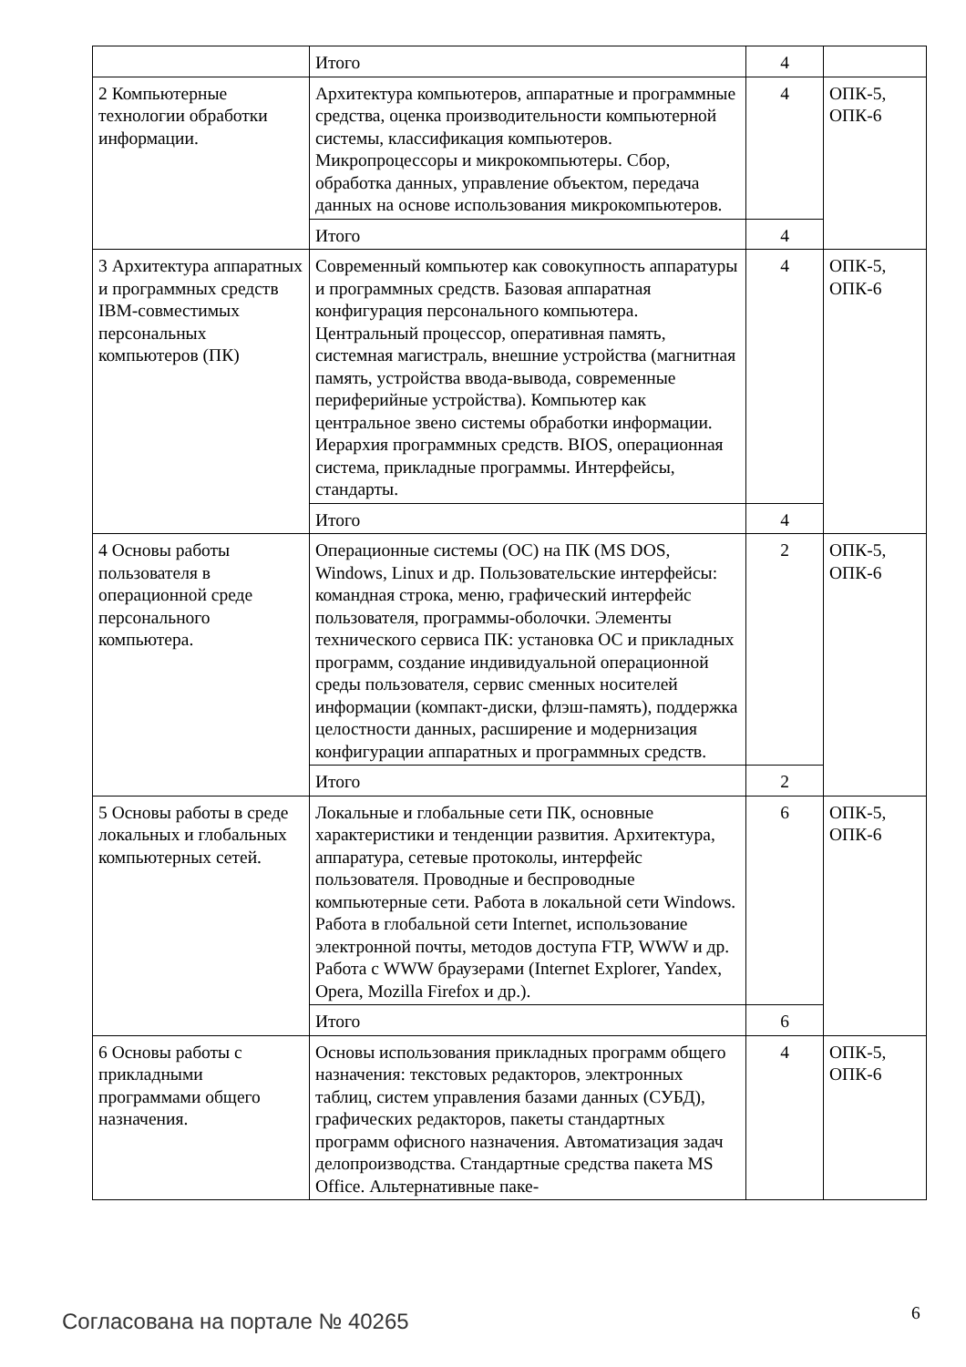| | Итого | 4 | |
| 2 Компьютерные технологии обработки информации. | Архитектура компьютеров, аппаратные и программные средства, оценка производительности компьютерной системы, классификация компьютеров. Микропроцессоры и микрокомпьютеры. Сбор, обработка данных, управление объектом, передача данных на основе использования микрокомпьютеров. | 4 | ОПК-5, ОПК-6 |
| | Итого | 4 | |
| 3 Архитектура аппаратных и программных средств IBM-совместимых персональных компьютеров (ПК) | Современный компьютер как совокупность аппаратуры и программных средств. Базовая аппаратная конфигурация персонального компьютера. Центральный процессор, оперативная память, системная магистраль, внешние устройства (магнитная память, устройства ввода-вывода, современные периферийные устройства). Компьютер как центральное звено системы обработки информации. Иерархия программных средств. BIOS, операционная система, прикладные программы. Интерфейсы, стандарты. | 4 | ОПК-5, ОПК-6 |
| | Итого | 4 | |
| 4 Основы работы пользователя в операционной среде персонального компьютера. | Операционные системы (ОС) на ПК (MS DOS, Windows, Linux и др. Пользовательские интерфейсы: командная строка, меню, графический интерфейс пользователя, программы-оболочки. Элементы технического сервиса ПК: установка ОС и прикладных программ, создание индивидуальной операционной среды пользователя, сервис сменных носителей информации (компакт-диски, флэш-память), поддержка целостности данных, расширение и модернизация конфигурации аппаратных и программных средств. | 2 | ОПК-5, ОПК-6 |
| | Итого | 2 | |
| 5 Основы работы в среде локальных и глобальных компьютерных сетей. | Локальные и глобальные сети ПК, основные характеристики и тенденции развития. Архитектура, аппаратура, сетевые протоколы, интерфейс пользователя. Проводные и беспроводные компьютерные сети. Работа в локальной сети Windows. Работа в глобальной сети Internet, использование электронной почты, методов доступа FTP, WWW и др. Работа с WWW браузерами (Internet Explorer, Yandex, Opera, Mozilla Firefox и др.). | 6 | ОПК-5, ОПК-6 |
| | Итого | 6 | |
| 6 Основы работы с прикладными программами общего назначения. | Основы использования прикладных программ общего назначения: текстовых редакторов, электронных таблиц, систем управления базами данных (СУБД), графических редакторов, пакеты стандартных программ офисного назначения. Автоматизация задач делопроизводства. Стандартные средства пакета MS Office. Альтернативные паке- | 4 | ОПК-5, ОПК-6 |
Согласована на портале № 40265 6